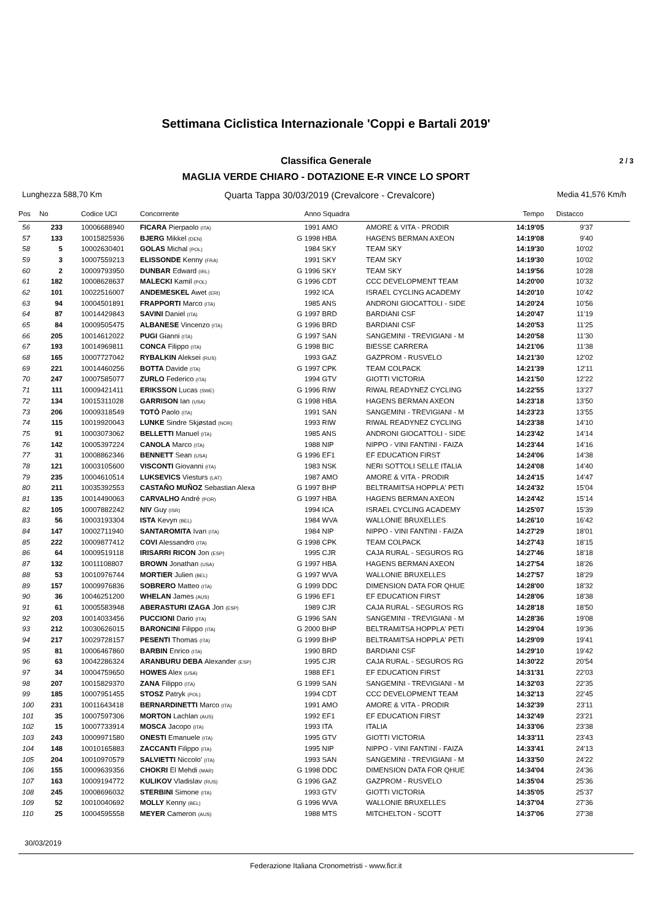Settimana Ciclistica Internazionale 'Coppi e Bartali 2019'
Classifica Generale 2 / 3
MAGLIA VERDE CHIARO - DOTAZIONE E-R VINCE LO SPORT
Lunghezza 588,70 Km Quarta Tappa 30/03/2019 (Crevalcore - Crevalcore) Media 41,576 Km/h
| Pos | No | Codice UCI | Concorrente | | Anno Squadra | | Tempo | Distacco |
| --- | --- | --- | --- | --- | --- | --- | --- | --- |
| 56 | 233 | 10006688940 | FICARA Pierpaolo (ITA) | | 1991 AMO | AMORE & VITA - PRODIR | 14:19'05 | 9'37 |
| 57 | 133 | 10015825936 | BJERG Mikkel (DEN) | G | 1998 HBA | HAGENS BERMAN AXEON | 14:19'08 | 9'40 |
| 58 | 5 | 10002630401 | GOLAS Michal (POL) | | 1984 SKY | TEAM SKY | 14:19'30 | 10'02 |
| 59 | 3 | 10007559213 | ELISSONDE Kenny (FRA) | | 1991 SKY | TEAM SKY | 14:19'30 | 10'02 |
| 60 | 2 | 10009793950 | DUNBAR Edward (IRL) | G | 1996 SKY | TEAM SKY | 14:19'56 | 10'28 |
| 61 | 182 | 10008628637 | MALECKI Kamil (POL) | G | 1996 CDT | CCC DEVELOPMENT TEAM | 14:20'00 | 10'32 |
| 62 | 101 | 10022516007 | ANDEMESKEL Awet (ERI) | | 1992 ICA | ISRAEL CYCLING ACADEMY | 14:20'10 | 10'42 |
| 63 | 94 | 10004501891 | FRAPPORTI Marco (ITA) | | 1985 ANS | ANDRONI GIOCATTOLI - SIDE | 14:20'24 | 10'56 |
| 64 | 87 | 10014429843 | SAVINI Daniel (ITA) | G | 1997 BRD | BARDIANI CSF | 14:20'47 | 11'19 |
| 65 | 84 | 10009505475 | ALBANESE Vincenzo (ITA) | G | 1996 BRD | BARDIANI CSF | 14:20'53 | 11'25 |
| 66 | 205 | 10014612022 | PUGI Gianni (ITA) | G | 1997 SAN | SANGEMINI - TREVIGIANI - M | 14:20'58 | 11'30 |
| 67 | 193 | 10014969811 | CONCA Filippo (ITA) | G | 1998 BIC | BIESSE CARRERA | 14:21'06 | 11'38 |
| 68 | 165 | 10007727042 | RYBALKIN Aleksei (RUS) | | 1993 GAZ | GAZPROM - RUSVELO | 14:21'30 | 12'02 |
| 69 | 221 | 10014460256 | BOTTA Davide (ITA) | G | 1997 CPK | TEAM COLPACK | 14:21'39 | 12'11 |
| 70 | 247 | 10007585077 | ZURLO Federico (ITA) | | 1994 GTV | GIOTTI VICTORIA | 14:21'50 | 12'22 |
| 71 | 111 | 10009421411 | ERIKSSON Lucas (SWE) | G | 1996 RIW | RIWAL READYNEZ CYCLING | 14:22'55 | 13'27 |
| 72 | 134 | 10015311028 | GARRISON Ian (USA) | G | 1998 HBA | HAGENS BERMAN AXEON | 14:23'18 | 13'50 |
| 73 | 206 | 10009318549 | TOTÒ Paolo (ITA) | | 1991 SAN | SANGEMINI - TREVIGIANI - M | 14:23'23 | 13'55 |
| 74 | 115 | 10019920043 | LUNKE Sindre Skjøstad (NOR) | | 1993 RIW | RIWAL READYNEZ CYCLING | 14:23'38 | 14'10 |
| 75 | 91 | 10003073062 | BELLETTI Manuel (ITA) | | 1985 ANS | ANDRONI GIOCATTOLI - SIDE | 14:23'42 | 14'14 |
| 76 | 142 | 10005397224 | CANOLA Marco (ITA) | | 1988 NIP | NIPPO - VINI FANTINI - FAIZA | 14:23'44 | 14'16 |
| 77 | 31 | 10008862346 | BENNETT Sean (USA) | G | 1996 EF1 | EF EDUCATION FIRST | 14:24'06 | 14'38 |
| 78 | 121 | 10003105600 | VISCONTI Giovanni (ITA) | | 1983 NSK | NERI SOTTOLI SELLE ITALIA | 14:24'08 | 14'40 |
| 79 | 235 | 10004610514 | LUKSEVICS Viesturs (LAT) | | 1987 AMO | AMORE & VITA - PRODIR | 14:24'15 | 14'47 |
| 80 | 211 | 10035392553 | CASTAÑO MUÑOZ Sebastian Alexa | G | 1997 BHP | BELTRAMITSA HOPPLA' PETI | 14:24'32 | 15'04 |
| 81 | 135 | 10014490063 | CARVALHO André (POR) | G | 1997 HBA | HAGENS BERMAN AXEON | 14:24'42 | 15'14 |
| 82 | 105 | 10007882242 | NIV Guy (ISR) | | 1994 ICA | ISRAEL CYCLING ACADEMY | 14:25'07 | 15'39 |
| 83 | 56 | 10003193304 | ISTA Kevyn (BEL) | | 1984 WVA | WALLONIE BRUXELLES | 14:26'10 | 16'42 |
| 84 | 147 | 10002711940 | SANTAROMITA Ivan (ITA) | | 1984 NIP | NIPPO - VINI FANTINI - FAIZA | 14:27'29 | 18'01 |
| 85 | 222 | 10009877412 | COVI Alessandro (ITA) | G | 1998 CPK | TEAM COLPACK | 14:27'43 | 18'15 |
| 86 | 64 | 10009519118 | IRISARRI RICON Jon (ESP) | | 1995 CJR | CAJA RURAL - SEGUROS RG | 14:27'46 | 18'18 |
| 87 | 132 | 10011108807 | BROWN Jonathan (USA) | G | 1997 HBA | HAGENS BERMAN AXEON | 14:27'54 | 18'26 |
| 88 | 53 | 10010976744 | MORTIER Julien (BEL) | G | 1997 WVA | WALLONIE BRUXELLES | 14:27'57 | 18'29 |
| 89 | 157 | 10009976836 | SOBRERO Matteo (ITA) | G | 1999 DDC | DIMENSION DATA FOR QHUE | 14:28'00 | 18'32 |
| 90 | 36 | 10046251200 | WHELAN James (AUS) | G | 1996 EF1 | EF EDUCATION FIRST | 14:28'06 | 18'38 |
| 91 | 61 | 10005583948 | ABERASTURI IZAGA Jon (ESP) | | 1989 CJR | CAJA RURAL - SEGUROS RG | 14:28'18 | 18'50 |
| 92 | 203 | 10014033456 | PUCCIONI Dario (ITA) | G | 1996 SAN | SANGEMINI - TREVIGIANI - M | 14:28'36 | 19'08 |
| 93 | 212 | 10030626015 | BARONCINI Filippo (ITA) | G | 2000 BHP | BELTRAMITSA HOPPLA' PETI | 14:29'04 | 19'36 |
| 94 | 217 | 10029728157 | PESENTI Thomas (ITA) | G | 1999 BHP | BELTRAMITSA HOPPLA' PETI | 14:29'09 | 19'41 |
| 95 | 81 | 10006467860 | BARBIN Enrico (ITA) | | 1990 BRD | BARDIANI CSF | 14:29'10 | 19'42 |
| 96 | 63 | 10042286324 | ARANBURU DEBA Alexander (ESP) | | 1995 CJR | CAJA RURAL - SEGUROS RG | 14:30'22 | 20'54 |
| 97 | 34 | 10004759650 | HOWES Alex (USA) | | 1988 EF1 | EF EDUCATION FIRST | 14:31'31 | 22'03 |
| 98 | 207 | 10015829370 | ZANA Filippo (ITA) | G | 1999 SAN | SANGEMINI - TREVIGIANI - M | 14:32'03 | 22'35 |
| 99 | 185 | 10007951455 | STOSZ Patryk (POL) | | 1994 CDT | CCC DEVELOPMENT TEAM | 14:32'13 | 22'45 |
| 100 | 231 | 10011643418 | BERNARDINETTI Marco (ITA) | | 1991 AMO | AMORE & VITA - PRODIR | 14:32'39 | 23'11 |
| 101 | 35 | 10007597306 | MORTON Lachlan (AUS) | | 1992 EF1 | EF EDUCATION FIRST | 14:32'49 | 23'21 |
| 102 | 15 | 10007733914 | MOSCA Jacopo (ITA) | | 1993 ITA | ITALIA | 14:33'06 | 23'38 |
| 103 | 243 | 10009971580 | ONESTI Emanuele (ITA) | | 1995 GTV | GIOTTI VICTORIA | 14:33'11 | 23'43 |
| 104 | 148 | 10010165883 | ZACCANTI Filippo (ITA) | | 1995 NIP | NIPPO - VINI FANTINI - FAIZA | 14:33'41 | 24'13 |
| 105 | 204 | 10010970579 | SALVIETTI Niccolo' (ITA) | | 1993 SAN | SANGEMINI - TREVIGIANI - M | 14:33'50 | 24'22 |
| 106 | 155 | 10009639356 | CHOKRI El Mehdi (MAR) | G | 1998 DDC | DIMENSION DATA FOR QHUE | 14:34'04 | 24'36 |
| 107 | 163 | 10009194772 | KULIKOV Vladislav (RUS) | G | 1996 GAZ | GAZPROM - RUSVELO | 14:35'04 | 25'36 |
| 108 | 245 | 10008696032 | STERBINI Simone (ITA) | | 1993 GTV | GIOTTI VICTORIA | 14:35'05 | 25'37 |
| 109 | 52 | 10010040692 | MOLLY Kenny (BEL) | G | 1996 WVA | WALLONIE BRUXELLES | 14:37'04 | 27'36 |
| 110 | 25 | 10004595558 | MEYER Cameron (AUS) | | 1988 MTS | MITCHELTON - SCOTT | 14:37'06 | 27'38 |
30/03/2019
Federazione Italiana Cronometristi - www.ficr.it